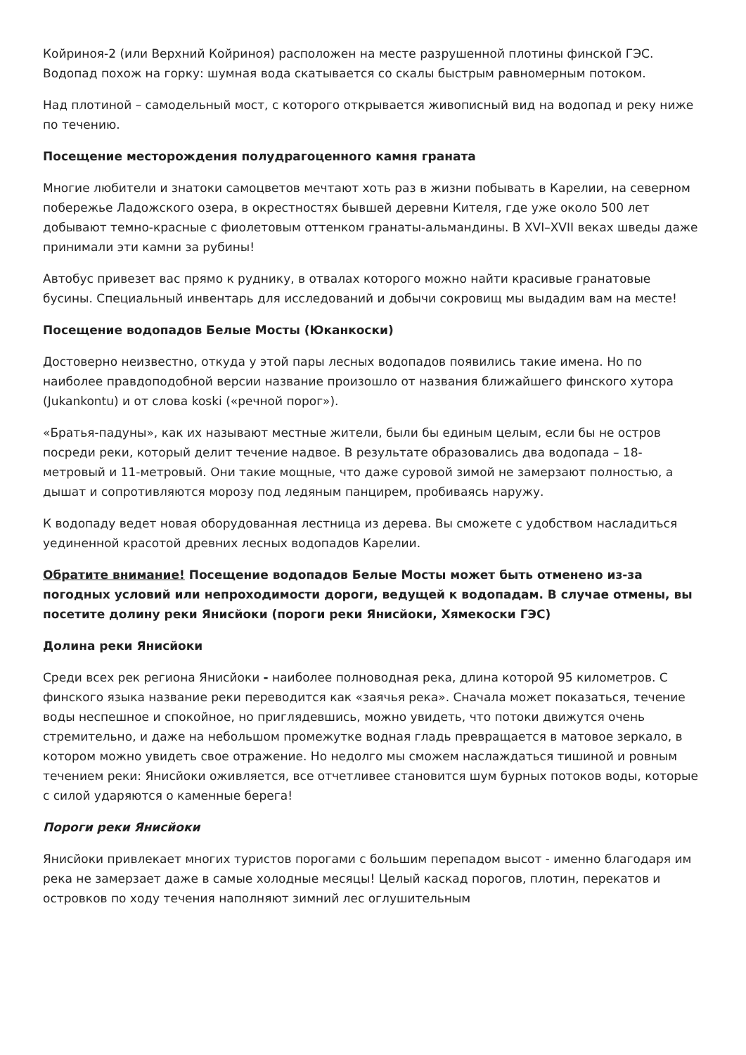Койриноя-2 (или Верхний Койриноя) расположен на месте разрушенной плотины финской ГЭС. Водопад похож на горку: шумная вода скатывается со скалы быстрым равномерным потоком.
Над плотиной – самодельный мост, с которого открывается живописный вид на водопад и реку ниже по течению.
Посещение месторождения полудрагоценного камня граната
Многие любители и знатоки самоцветов мечтают хоть раз в жизни побывать в Карелии, на северном побережье Ладожского озера, в окрестностях бывшей деревни Кителя, где уже около 500 лет добывают темно-красные с фиолетовым оттенком гранаты-альмандины. В XVI–XVII веках шведы даже принимали эти камни за рубины!
Автобус привезет вас прямо к руднику, в отвалах которого можно найти красивые гранатовые бусины. Специальный инвентарь для исследований и добычи сокровищ мы выдадим вам на месте!
Посещение водопадов Белые Мосты (Юканкоски)
Достоверно неизвестно, откуда у этой пары лесных водопадов появились такие имена. Но по наиболее правдоподобной версии название произошло от названия ближайшего финского хутора (Jukankontu) и от слова koski («речной порог»).
«Братья-падуны», как их называют местные жители, были бы единым целым, если бы не остров посреди реки, который делит течение надвое. В результате образовались два водопада – 18-метровый и 11-метровый. Они такие мощные, что даже суровой зимой не замерзают полностью, а дышат и сопротивляются морозу под ледяным панцирем, пробиваясь наружу.
К водопаду ведет новая оборудованная лестница из дерева. Вы сможете с удобством насладиться уединенной красотой древних лесных водопадов Карелии.
Обратите внимание! Посещение водопадов Белые Мосты может быть отменено из-за погодных условий или непроходимости дороги, ведущей к водопадам. В случае отмены, вы посетите долину реки Янисйоки (пороги реки Янисйоки, Хямекоски ГЭС)
Долина реки Янисйоки
Среди всех рек региона Янисйоки - наиболее полноводная река, длина которой 95 километров. С финского языка название реки переводится как «заячья река». Сначала может показаться, течение воды неспешное и спокойное, но приглядевшись, можно увидеть, что потоки движутся очень стремительно, и даже на небольшом промежутке водная гладь превращается в матовое зеркало, в котором можно увидеть свое отражение. Но недолго мы сможем наслаждаться тишиной и ровным течением реки: Янисйоки оживляется, все отчетливее становится шум бурных потоков воды, которые с силой ударяются о каменные берега!
Пороги реки Янисйоки
Янисйоки привлекает многих туристов порогами с большим перепадом высот - именно благодаря им река не замерзает даже в самые холодные месяцы! Целый каскад порогов, плотин, перекатов и островков по ходу течения наполняют зимний лес оглушительным